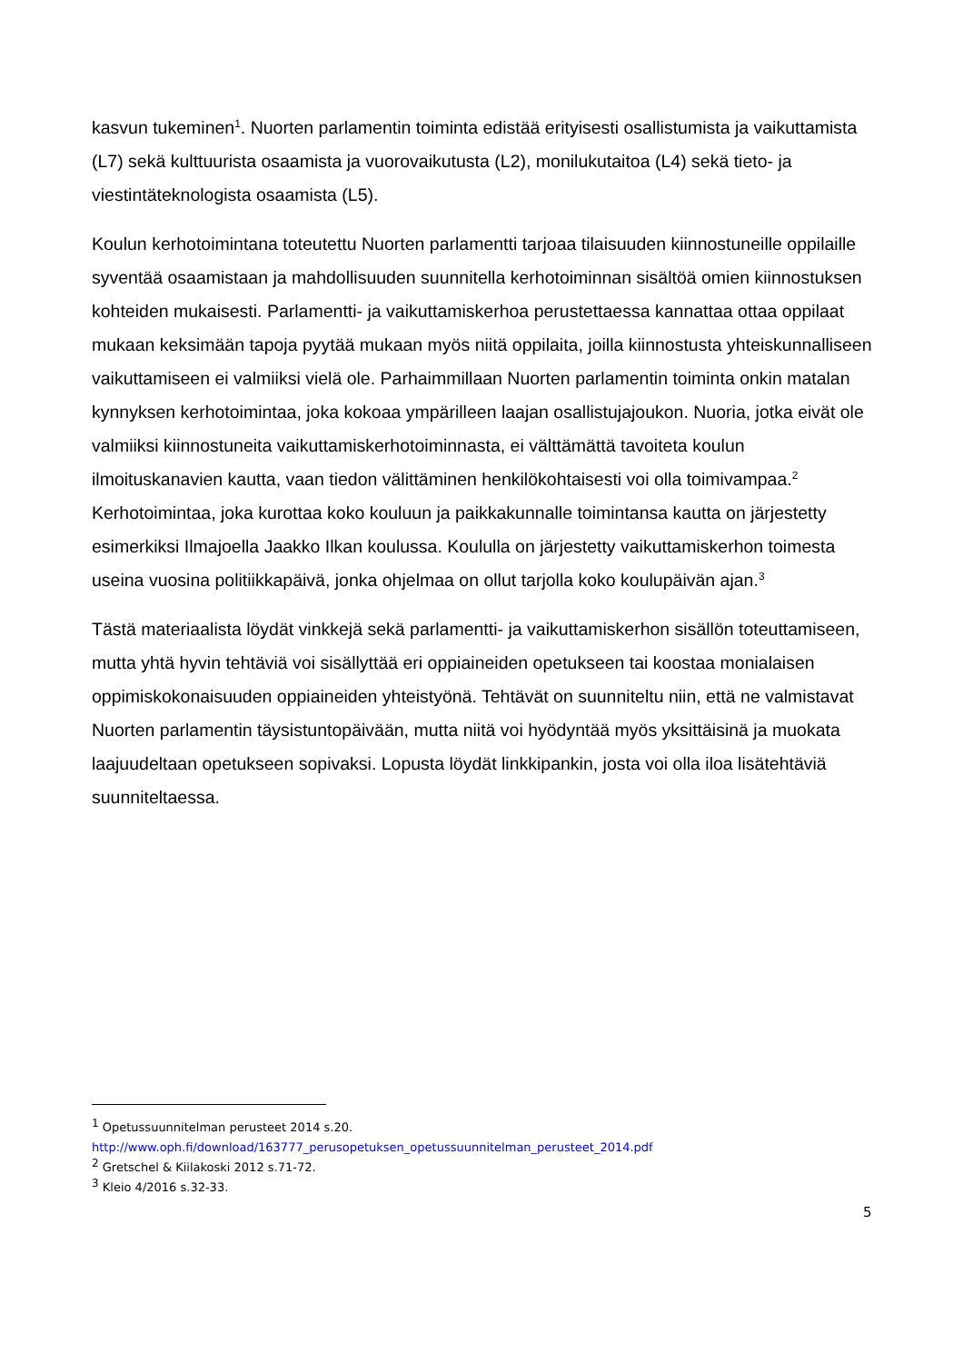kasvun tukeminen<sup>1</sup>. Nuorten parlamentin toiminta edistää erityisesti osallistumista ja vaikuttamista (L7) sekä kulttuurista osaamista ja vuorovaikutusta (L2), monilukutaitoa (L4) sekä tieto- ja viestintäteknologista osaamista (L5).
Koulun kerhotoimintana toteutettu Nuorten parlamentti tarjoaa tilaisuuden kiinnostuneille oppilaille syventää osaamistaan ja mahdollisuuden suunnitella kerhotoiminnan sisältöä omien kiinnostuksen kohteiden mukaisesti. Parlamentti- ja vaikuttamiskerhoa perustettaessa kannattaa ottaa oppilaat mukaan keksimään tapoja pyytää mukaan myös niitä oppilaita, joilla kiinnostusta yhteiskunnalliseen vaikuttamiseen ei valmiiksi vielä ole. Parhaimmillaan Nuorten parlamentin toiminta onkin matalan kynnyksen kerhotoimintaa, joka kokoaa ympärilleen laajan osallistujajoukon. Nuoria, jotka eivät ole valmiiksi kiinnostuneita vaikuttamiskerhotoiminnasta, ei välttämättä tavoiteta koulun ilmoituskanavien kautta, vaan tiedon välittäminen henkilökohtaisesti voi olla toimivampaa.<sup>2</sup> Kerhotoimintaa, joka kurottaa koko kouluun ja paikkakunnalle toimintansa kautta on järjestetty esimerkiksi Ilmajoella Jaakko Ilkan koulussa. Koululla on järjestetty vaikuttamiskerhon toimesta useina vuosina politiikkapäivä, jonka ohjelmaa on ollut tarjolla koko koulupäivän ajan.<sup>3</sup>
Tästä materiaalista löydät vinkkejä sekä parlamentti- ja vaikuttamiskerhon sisällön toteuttamiseen, mutta yhtä hyvin tehtäviä voi sisällyttää eri oppiaineiden opetukseen tai koostaa monialaisen oppimiskokonaisuuden oppiaineiden yhteistyönä. Tehtävät on suunniteltu niin, että ne valmistavat Nuorten parlamentin täysistuntopäivään, mutta niitä voi hyödyntää myös yksittäisinä ja muokata laajuudeltaan opetukseen sopivaksi. Lopusta löydät linkkipankin, josta voi olla iloa lisätehtäviä suunniteltaessa.
<sup>1</sup> Opetussuunnitelman perusteet 2014 s.20.
http://www.oph.fi/download/163777_perusopetuksen_opetussuunnitelman_perusteet_2014.pdf
<sup>2</sup> Gretschel & Kiilakoski 2012 s.71-72.
<sup>3</sup> Kleio 4/2016 s.32-33.
5